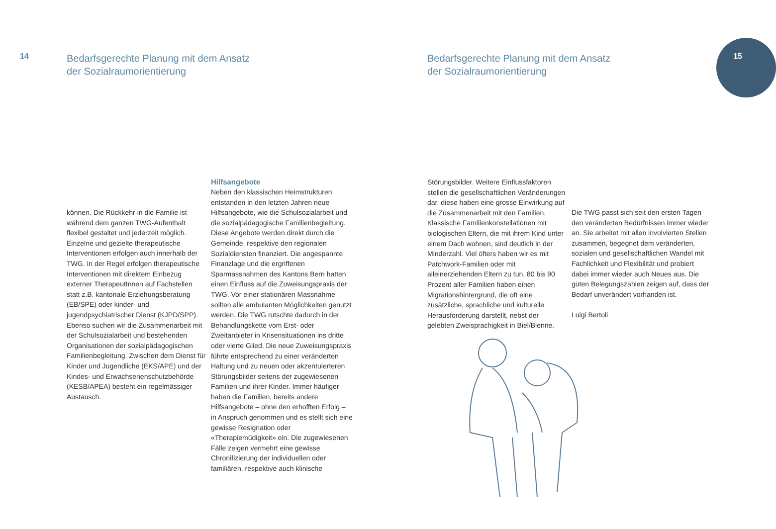14
Bedarfsgerechte Planung mit dem Ansatz
der Sozialraumorientierung
können. Die Rückkehr in die Familie ist während dem ganzen TWG-Aufenthalt flexibel gestaltet und jederzeit möglich. Einzelne und gezielte therapeutische Interventionen erfolgen auch innerhalb der TWG. In der Regel erfolgen therapeutische Interventionen mit direktem Einbezug externer TherapeutInnen auf Fachstellen statt z.B. kantonale Erziehungsberatung (EB/SPE) oder kinder- und jugendpsychiatrischer Dienst (KJPD/SPP). Ebenso suchen wir die Zusammenarbeit mit der Schulsozialarbeit und bestehenden Organisationen der sozialpädagogischen Familienbegleitung. Zwischen dem Dienst für Kinder und Jugendliche (EKS/APE) und der Kindes- und Erwachsenenschutzbehörde (KESB/APEA) besteht ein regelmässiger Austausch.
Hilfsangebote
Neben den klassischen Heimstrukturen entstanden in den letzten Jahren neue Hilfsangebote, wie die Schulsozialarbeit und die sozialpädagogische Familienbegleitung. Diese Angebote werden direkt durch die Gemeinde, respektive den regionalen Sozialdiensten finanziert. Die angespannte Finanzlage und die ergriffenen Sparmassnahmen des Kantons Bern hatten einen Einfluss auf die Zuweisungspraxis der TWG. Vor einer stationären Massnahme sollten alle ambulanten Möglichkeiten genutzt werden. Die TWG rutschte dadurch in der Behandlungskette vom Erst- oder Zweitanbieter in Krisensituationen ins dritte oder vierte Glied. Die neue Zuweisungspraxis führte entsprechend zu einer veränderten Haltung und zu neuen oder akzentuierteren Störungsbilder seitens der zugewiesenen Familien und ihrer Kinder. Immer häufiger haben die Familien, bereits andere Hilfsangebote – ohne den erhofften Erfolg – in Anspruch genommen und es stellt sich eine gewisse Resignation oder «Therapiemüdigkeit» ein. Die zugewiesenen Fälle zeigen vermehrt eine gewisse Chronifizierung der individuellen oder familiären, respektive auch klinische
Bedarfsgerechte Planung mit dem Ansatz
der Sozialraumorientierung
15
Störungsbilder. Weitere Einflussfaktoren stellen die gesellschaftlichen Veränderungen dar, diese haben eine grosse Einwirkung auf die Zusammenarbeit mit den Familien. Klassische Familienkonstellationen mit biologischen Eltern, die mit ihrem Kind unter einem Dach wohnen, sind deutlich in der Minderzahl. Viel öfters haben wir es mit Patchwork-Familien oder mit alleinerziehenden Eltern zu tun. 80 bis 90 Prozent aller Familien haben einen Migrationshintergrund, die oft eine zusätzliche, sprachliche und kulturelle Herausforderung darstellt, nebst der gelebten Zweisprachigkeit in Biel/Bienne.
Die TWG passt sich seit den ersten Tagen den veränderten Bedürfnissen immer wieder an. Sie arbeitet mit allen involvierten Stellen zusammen, begegnet dem veränderten, sozialen und gesellschaftlichen Wandel mit Fachlichkeit und Flexibilität und probiert dabei immer wieder auch Neues aus. Die guten Belegungszahlen zeigen auf, dass der Bedarf unverändert vorhanden ist.
Luigi Bertoli